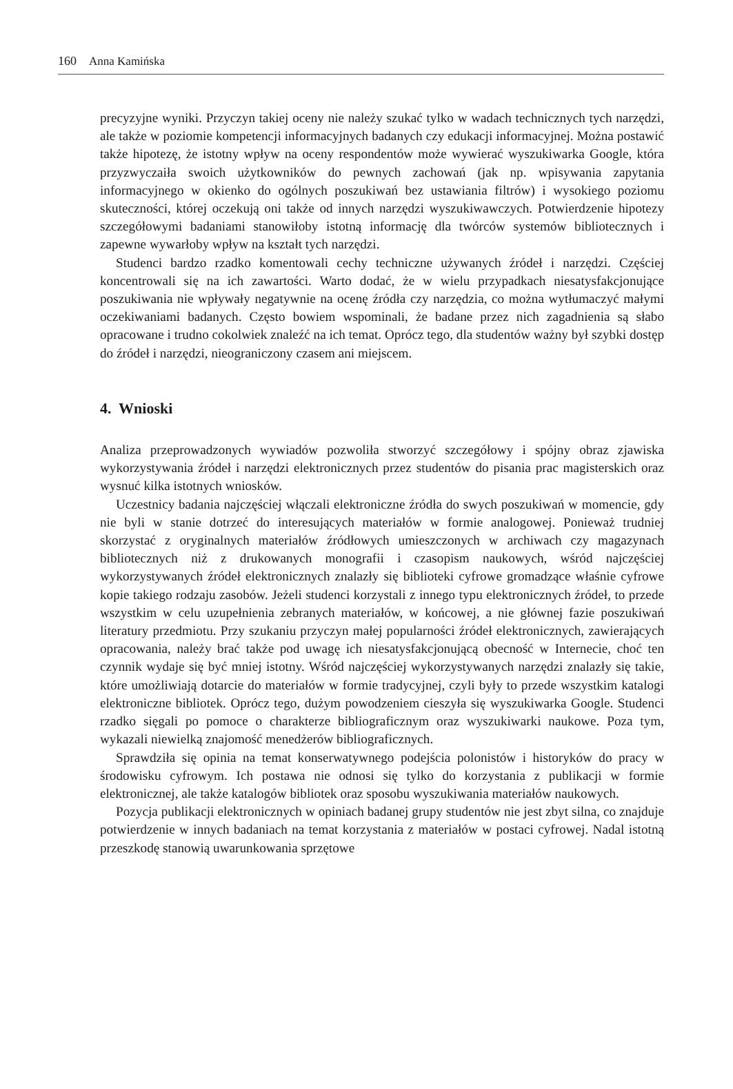160 Anna Kamińska
precyzyjne wyniki. Przyczyn takiej oceny nie należy szukać tylko w wadach technicznych tych narzędzi, ale także w poziomie kompetencji informacyjnych badanych czy edukacji informacyjnej. Można postawić także hipotezę, że istotny wpływ na oceny respondentów może wywierać wyszukiwarka Google, która przyzwyczaiła swoich użytkowników do pewnych zachowań (jak np. wpisywania zapytania informacyjnego w okienko do ogólnych poszukiwań bez ustawiania filtrów) i wysokiego poziomu skuteczności, której oczekują oni także od innych narzędzi wyszukiwawczych. Potwierdzenie hipotezy szczegółowymi badaniami stanowiłoby istotną informację dla twórców systemów bibliotecznych i zapewne wywarłoby wpływ na kształt tych narzędzi.
Studenci bardzo rzadko komentowali cechy techniczne używanych źródeł i narzędzi. Częściej koncentrowali się na ich zawartości. Warto dodać, że w wielu przypadkach niesatysfakcjonujące poszukiwania nie wpływały negatywnie na ocenę źródła czy narzędzia, co można wytłumaczyć małymi oczekiwaniami badanych. Często bowiem wspominali, że badane przez nich zagadnienia są słabo opracowane i trudno cokolwiek znaleźć na ich temat. Oprócz tego, dla studentów ważny był szybki dostęp do źródeł i narzędzi, nieograniczony czasem ani miejscem.
4. Wnioski
Analiza przeprowadzonych wywiadów pozwoliła stworzyć szczegółowy i spójny obraz zjawiska wykorzystywania źródeł i narzędzi elektronicznych przez studentów do pisania prac magisterskich oraz wysnuć kilka istotnych wniosków.
Uczestnicy badania najczęściej włączali elektroniczne źródła do swych poszukiwań w momencie, gdy nie byli w stanie dotrzeć do interesujących materiałów w formie analogowej. Ponieważ trudniej skorzystać z oryginalnych materiałów źródłowych umieszczonych w archiwach czy magazynach bibliotecznych niż z drukowanych monografii i czasopism naukowych, wśród najczęściej wykorzystywanych źródeł elektronicznych znalazły się biblioteki cyfrowe gromadzące właśnie cyfrowe kopie takiego rodzaju zasobów. Jeżeli studenci korzystali z innego typu elektronicznych źródeł, to przede wszystkim w celu uzupełnienia zebranych materiałów, w końcowej, a nie głównej fazie poszukiwań literatury przedmiotu. Przy szukaniu przyczyn małej popularności źródeł elektronicznych, zawierających opracowania, należy brać także pod uwagę ich niesatysfakcjonującą obecność w Internecie, choć ten czynnik wydaje się być mniej istotny. Wśród najczęściej wykorzystywanych narzędzi znalazły się takie, które umożliwiają dotarcie do materiałów w formie tradycyjnej, czyli były to przede wszystkim katalogi elektroniczne bibliotek. Oprócz tego, dużym powodzeniem cieszyła się wyszukiwarka Google. Studenci rzadko sięgali po pomoce o charakterze bibliograficznym oraz wyszukiwarki naukowe. Poza tym, wykazali niewielką znajomość menedżerów bibliograficznych.
Sprawdziła się opinia na temat konserwatywnego podejścia polonistów i historyków do pracy w środowisku cyfrowym. Ich postawa nie odnosi się tylko do korzystania z publikacji w formie elektronicznej, ale także katalogów bibliotek oraz sposobu wyszukiwania materiałów naukowych.
Pozycja publikacji elektronicznych w opiniach badanej grupy studentów nie jest zbyt silna, co znajduje potwierdzenie w innych badaniach na temat korzystania z materiałów w postaci cyfrowej. Nadal istotną przeszkodę stanowią uwarunkowania sprzętowe